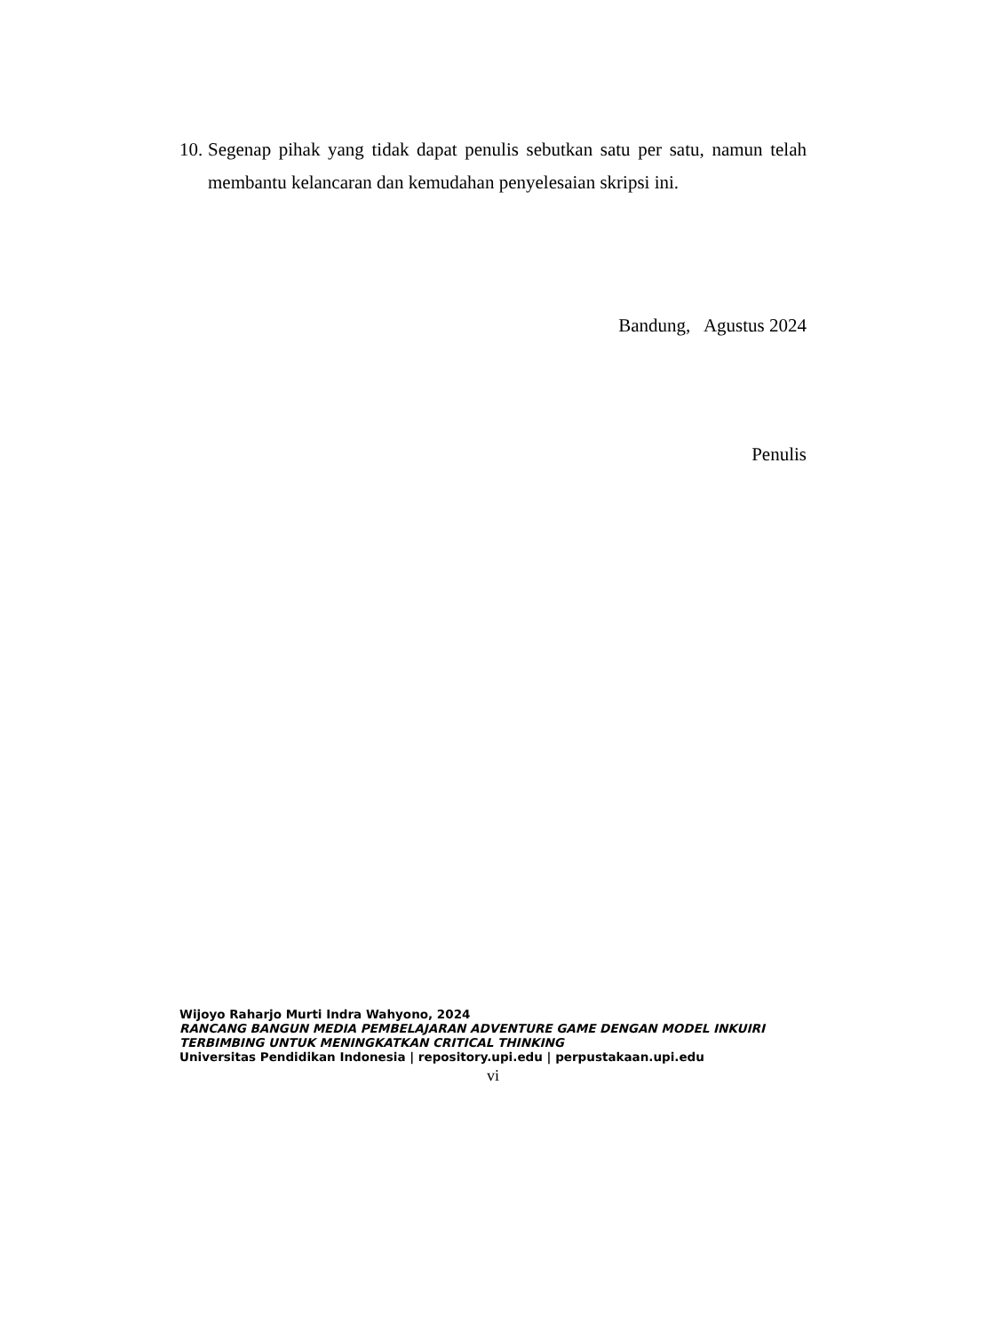10. Segenap pihak yang tidak dapat penulis sebutkan satu per satu, namun telah membantu kelancaran dan kemudahan penyelesaian skripsi ini.
Bandung, Agustus 2024
Penulis
Wijoyo Raharjo Murti Indra Wahyono, 2024
RANCANG BANGUN MEDIA PEMBELAJARAN ADVENTURE GAME DENGAN MODEL INKUIRI
TERBIMBING UNTUK MENINGKATKAN CRITICAL THINKING
Universitas Pendidikan Indonesia | repository.upi.edu | perpustakaan.upi.edu
vi